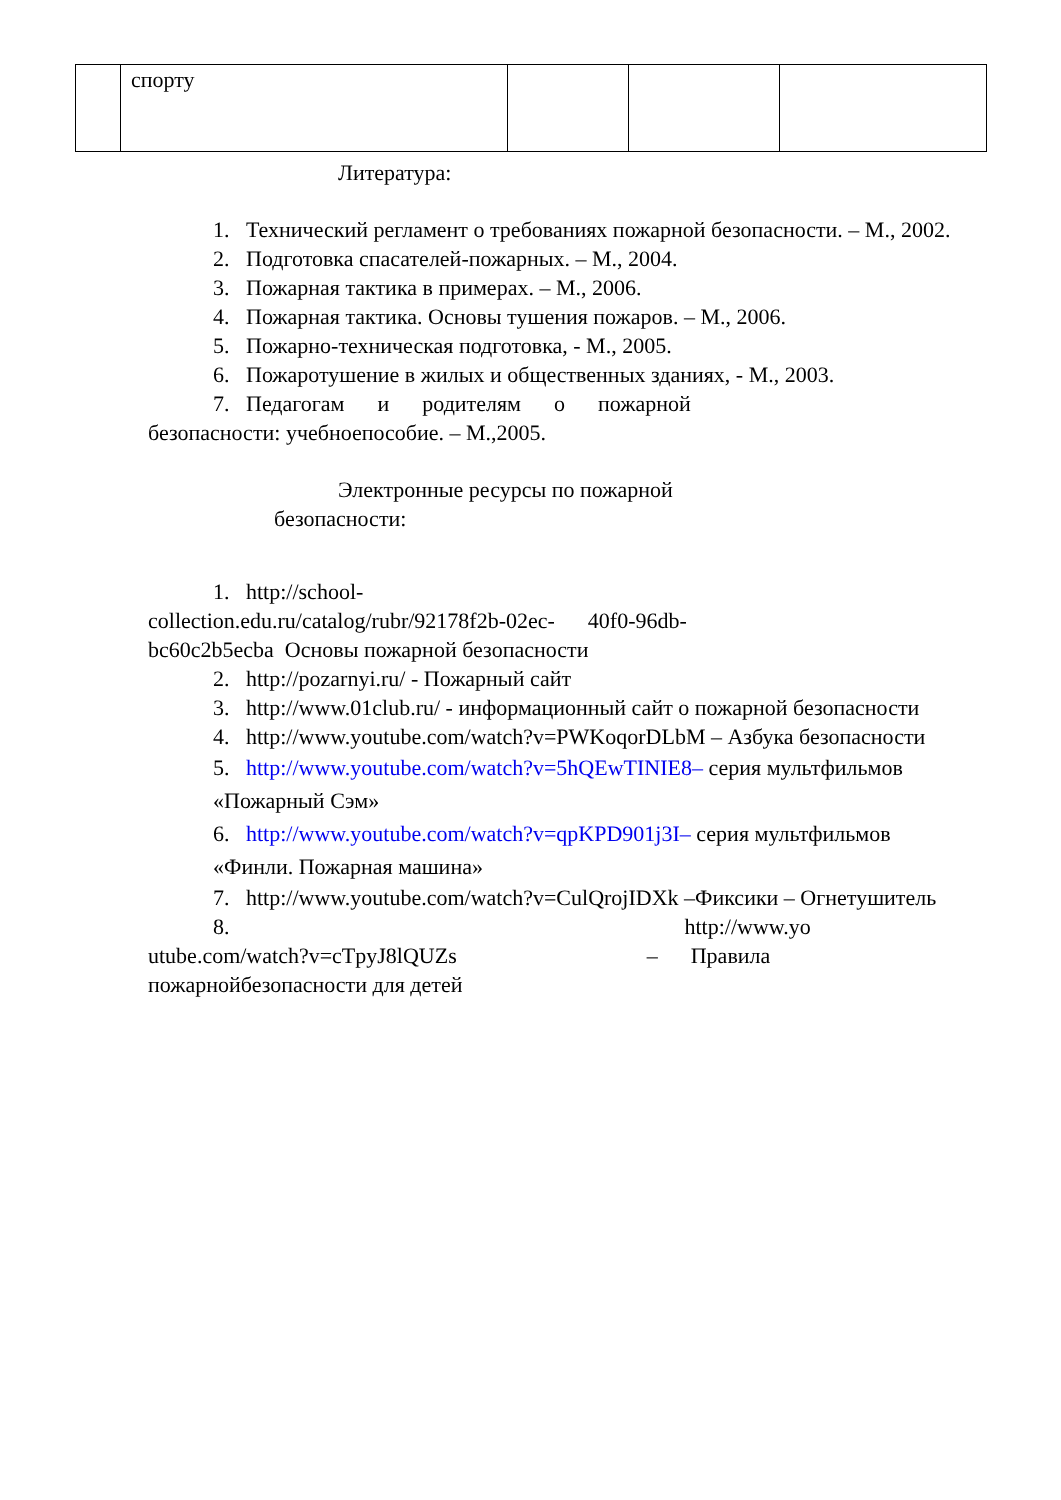| | спорту | | | |
Литература:
1. Технический регламент о требованиях пожарной безопасности. – М., 2002.
2. Подготовка спасателей-пожарных. – М., 2004.
3. Пожарная тактика в примерах. – М., 2006.
4. Пожарная тактика. Основы тушения пожаров. – М., 2006.
5. Пожарно-техническая подготовка, - М., 2005.
6. Пожаротушение в жилых и общественных зданиях, - М., 2003.
7. Педагогам и родителям о пожарной
безопасности: учебноепособие. – М.,2005.
Электронные ресурсы по пожарной
безопасности:
1. http://school-
collection.edu.ru/catalog/rubr/92178f2b-02ec- 40f0-96db-
bc60c2b5ecba Основы пожарной безопасности
2. http://pozarnyi.ru/ - Пожарный сайт
3. http://www.01club.ru/ - информационный сайт о пожарной безопасности
4. http://www.youtube.com/watch?v=PWKoqorDLbM – Азбука безопасности
5. http://www.youtube.com/watch?v=5hQEwTINIE8– серия мультфильмов
«Пожарный Сэм»
6. http://www.youtube.com/watch?v=qpKPD901j3I– серия мультфильмов
«Финли. Пожарная машина»
7. http://www.youtube.com/watch?v=CulQrojIDXk –Фиксики – Огнетушитель
8. http://www.yo
utube.com/watch?v=cTpyJ8lQUZs – Правила
пожарнойбезопасности для детей